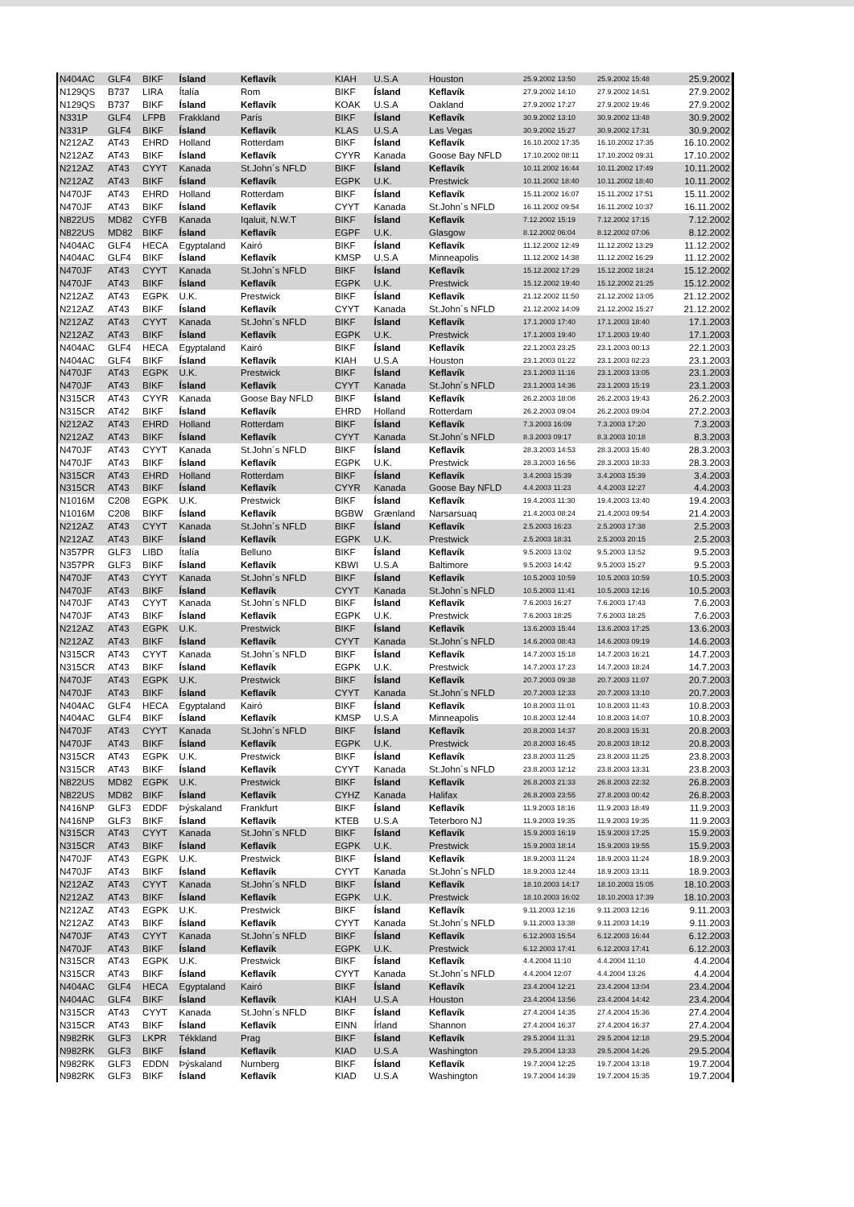| N404AC | GLF4 | BIKF | Ísland | Keflavík | KIAH | U.S.A | Houston | 25.9.2002 13:50 | 25.9.2002 15:48 | 25.9.2002 |
| N129QS | B737 | LIRA | Ítalía | Rom | BIKF | Ísland | Keflavík | 27.9.2002 14:10 | 27.9.2002 14:51 | 27.9.2002 |
| N129QS | B737 | BIKF | Ísland | Keflavík | KOAK | U.S.A | Oakland | 27.9.2002 17:27 | 27.9.2002 19:46 | 27.9.2002 |
| N331P | GLF4 | LFPB | Frakkland | París | BIKF | Ísland | Keflavík | 30.9.2002 13:10 | 30.9.2002 13:48 | 30.9.2002 |
| N331P | GLF4 | BIKF | Ísland | Keflavík | KLAS | U.S.A | Las Vegas | 30.9.2002 15:27 | 30.9.2002 17:31 | 30.9.2002 |
| N212AZ | AT43 | EHRD | Holland | Rotterdam | BIKF | Ísland | Keflavík | 16.10.2002 17:35 | 16.10.2002 17:35 | 16.10.2002 |
| N212AZ | AT43 | BIKF | Ísland | Keflavík | CYYR | Kanada | Goose Bay NFLD | 17.10.2002 08:11 | 17.10.2002 09:31 | 17.10.2002 |
| N212AZ | AT43 | CYYT | Kanada | St.John´s NFLD | BIKF | Ísland | Keflavík | 10.11.2002 16:44 | 10.11.2002 17:49 | 10.11.2002 |
| N212AZ | AT43 | BIKF | Ísland | Keflavík | EGPK | U.K. | Prestwick | 10.11.2002 18:40 | 10.11.2002 18:40 | 10.11.2002 |
| N470JF | AT43 | EHRD | Holland | Rotterdam | BIKF | Ísland | Keflavík | 15.11.2002 16:07 | 15.11.2002 17:51 | 15.11.2002 |
| N470JF | AT43 | BIKF | Ísland | Keflavík | CYYT | Kanada | St.John´s NFLD | 16.11.2002 09:54 | 16.11.2002 10:37 | 16.11.2002 |
| N822US | MD82 | CYFB | Kanada | Iqaluit, N.W.T | BIKF | Ísland | Keflavík | 7.12.2002 15:19 | 7.12.2002 17:15 | 7.12.2002 |
| N822US | MD82 | BIKF | Ísland | Keflavík | EGPF | U.K. | Glasgow | 8.12.2002 06:04 | 8.12.2002 07:06 | 8.12.2002 |
| N404AC | GLF4 | HECA | Egyptaland | Kairó | BIKF | Ísland | Keflavík | 11.12.2002 12:49 | 11.12.2002 13:29 | 11.12.2002 |
| N404AC | GLF4 | BIKF | Ísland | Keflavík | KMSP | U.S.A | Minneapolis | 11.12.2002 14:38 | 11.12.2002 16:29 | 11.12.2002 |
| N470JF | AT43 | CYYT | Kanada | St.John´s NFLD | BIKF | Ísland | Keflavík | 15.12.2002 17:29 | 15.12.2002 18:24 | 15.12.2002 |
| N470JF | AT43 | BIKF | Ísland | Keflavík | EGPK | U.K. | Prestwick | 15.12.2002 19:40 | 15.12.2002 21:25 | 15.12.2002 |
| N212AZ | AT43 | EGPK | U.K. | Prestwick | BIKF | Ísland | Keflavík | 21.12.2002 11:50 | 21.12.2002 13:05 | 21.12.2002 |
| N212AZ | AT43 | BIKF | Ísland | Keflavík | CYYT | Kanada | St.John´s NFLD | 21.12.2002 14:09 | 21.12.2002 15:27 | 21.12.2002 |
| N212AZ | AT43 | CYYT | Kanada | St.John´s NFLD | BIKF | Ísland | Keflavík | 17.1.2003 17:40 | 17.1.2003 18:40 | 17.1.2003 |
| N212AZ | AT43 | BIKF | Ísland | Keflavík | EGPK | U.K. | Prestwick | 17.1.2003 19:40 | 17.1.2003 19:40 | 17.1.2003 |
| N404AC | GLF4 | HECA | Egyptaland | Kairó | BIKF | Ísland | Keflavík | 22.1.2003 23:25 | 23.1.2003 00:13 | 22.1.2003 |
| N404AC | GLF4 | BIKF | Ísland | Keflavík | KIAH | U.S.A | Houston | 23.1.2003 01:22 | 23.1.2003 02:23 | 23.1.2003 |
| N470JF | AT43 | EGPK | U.K. | Prestwick | BIKF | Ísland | Keflavík | 23.1.2003 11:16 | 23.1.2003 13:05 | 23.1.2003 |
| N470JF | AT43 | BIKF | Ísland | Keflavík | CYYT | Kanada | St.John´s NFLD | 23.1.2003 14:36 | 23.1.2003 15:19 | 23.1.2003 |
| N315CR | AT43 | CYYR | Kanada | Goose Bay NFLD | BIKF | Ísland | Keflavík | 26.2.2003 18:08 | 26.2.2003 19:43 | 26.2.2003 |
| N315CR | AT42 | BIKF | Ísland | Keflavík | EHRD | Holland | Rotterdam | 26.2.2003 09:04 | 26.2.2003 09:04 | 27.2.2003 |
| N212AZ | AT43 | EHRD | Holland | Rotterdam | BIKF | Ísland | Keflavík | 7.3.2003 16:09 | 7.3.2003 17:20 | 7.3.2003 |
| N212AZ | AT43 | BIKF | Ísland | Keflavík | CYYT | Kanada | St.John´s NFLD | 8.3.2003 09:17 | 8.3.2003 10:18 | 8.3.2003 |
| N470JF | AT43 | CYYT | Kanada | St.John´s NFLD | BIKF | Ísland | Keflavík | 28.3.2003 14:53 | 28.3.2003 15:40 | 28.3.2003 |
| N470JF | AT43 | BIKF | Ísland | Keflavík | EGPK | U.K. | Prestwick | 28.3.2003 16:56 | 28.3.2003 18:33 | 28.3.2003 |
| N315CR | AT43 | EHRD | Holland | Rotterdam | BIKF | Ísland | Keflavík | 3.4.2003 15:39 | 3.4.2003 15:39 | 3.4.2003 |
| N315CR | AT43 | BIKF | Ísland | Keflavík | CYYR | Kanada | Goose Bay NFLD | 4.4.2003 11:23 | 4.4.2003 12:27 | 4.4.2003 |
| N1016M | C208 | EGPK | U.K. | Prestwick | BIKF | Ísland | Keflavík | 19.4.2003 11:30 | 19.4.2003 13:40 | 19.4.2003 |
| N1016M | C208 | BIKF | Ísland | Keflavík | BGBW | Grænland | Narsarsuaq | 21.4.2003 08:24 | 21.4.2003 09:54 | 21.4.2003 |
| N212AZ | AT43 | CYYT | Kanada | St.John´s NFLD | BIKF | Ísland | Keflavík | 2.5.2003 16:23 | 2.5.2003 17:38 | 2.5.2003 |
| N212AZ | AT43 | BIKF | Ísland | Keflavík | EGPK | U.K. | Prestwick | 2.5.2003 18:31 | 2.5.2003 20:15 | 2.5.2003 |
| N357PR | GLF3 | LIBD | Ítalía | Belluno | BIKF | Ísland | Keflavík | 9.5.2003 13:02 | 9.5.2003 13:52 | 9.5.2003 |
| N357PR | GLF3 | BIKF | Ísland | Keflavík | KBWI | U.S.A | Baltimore | 9.5.2003 14:42 | 9.5.2003 15:27 | 9.5.2003 |
| N470JF | AT43 | CYYT | Kanada | St.John´s NFLD | BIKF | Ísland | Keflavík | 10.5.2003 10:59 | 10.5.2003 10:59 | 10.5.2003 |
| N470JF | AT43 | BIKF | Ísland | Keflavík | CYYT | Kanada | St.John´s NFLD | 10.5.2003 11:41 | 10.5.2003 12:16 | 10.5.2003 |
| N470JF | AT43 | CYYT | Kanada | St.John´s NFLD | BIKF | Ísland | Keflavík | 7.6.2003 16:27 | 7.6.2003 17:43 | 7.6.2003 |
| N470JF | AT43 | BIKF | Ísland | Keflavík | EGPK | U.K. | Prestwick | 7.6.2003 18:25 | 7.6.2003 18:25 | 7.6.2003 |
| N212AZ | AT43 | EGPK | U.K. | Prestwick | BIKF | Ísland | Keflavík | 13.6.2003 15:44 | 13.6.2003 17:25 | 13.6.2003 |
| N212AZ | AT43 | BIKF | Ísland | Keflavík | CYYT | Kanada | St.John´s NFLD | 14.6.2003 08:43 | 14.6.2003 09:19 | 14.6.2003 |
| N315CR | AT43 | CYYT | Kanada | St.John´s NFLD | BIKF | Ísland | Keflavík | 14.7.2003 15:18 | 14.7.2003 16:21 | 14.7.2003 |
| N315CR | AT43 | BIKF | Ísland | Keflavík | EGPK | U.K. | Prestwick | 14.7.2003 17:23 | 14.7.2003 18:24 | 14.7.2003 |
| N470JF | AT43 | EGPK | U.K. | Prestwick | BIKF | Ísland | Keflavík | 20.7.2003 09:38 | 20.7.2003 11:07 | 20.7.2003 |
| N470JF | AT43 | BIKF | Ísland | Keflavík | CYYT | Kanada | St.John´s NFLD | 20.7.2003 12:33 | 20.7.2003 13:10 | 20.7.2003 |
| N404AC | GLF4 | HECA | Egyptaland | Kairó | BIKF | Ísland | Keflavík | 10.8.2003 11:01 | 10.8.2003 11:43 | 10.8.2003 |
| N404AC | GLF4 | BIKF | Ísland | Keflavík | KMSP | U.S.A | Minneapolis | 10.8.2003 12:44 | 10.8.2003 14:07 | 10.8.2003 |
| N470JF | AT43 | CYYT | Kanada | St.John´s NFLD | BIKF | Ísland | Keflavík | 20.8.2003 14:37 | 20.8.2003 15:31 | 20.8.2003 |
| N470JF | AT43 | BIKF | Ísland | Keflavík | EGPK | U.K. | Prestwick | 20.8.2003 16:45 | 20.8.2003 18:12 | 20.8.2003 |
| N315CR | AT43 | EGPK | U.K. | Prestwick | BIKF | Ísland | Keflavík | 23.8.2003 11:25 | 23.8.2003 11:25 | 23.8.2003 |
| N315CR | AT43 | BIKF | Ísland | Keflavík | CYYT | Kanada | St.John´s NFLD | 23.8.2003 12:12 | 23.8.2003 13:31 | 23.8.2003 |
| N822US | MD82 | EGPK | U.K. | Prestwick | BIKF | Ísland | Keflavík | 26.8.2003 21:33 | 26.8.2003 22:32 | 26.8.2003 |
| N822US | MD82 | BIKF | Ísland | Keflavík | CYHZ | Kanada | Halifax | 26.8.2003 23:55 | 27.8.2003 00:42 | 26.8.2003 |
| N416NP | GLF3 | EDDF | Þýskaland | Frankfurt | BIKF | Ísland | Keflavík | 11.9.2003 18:16 | 11.9.2003 18:49 | 11.9.2003 |
| N416NP | GLF3 | BIKF | Ísland | Keflavík | KTEB | U.S.A | Teterboro NJ | 11.9.2003 19:35 | 11.9.2003 19:35 | 11.9.2003 |
| N315CR | AT43 | CYYT | Kanada | St.John´s NFLD | BIKF | Ísland | Keflavík | 15.9.2003 16:19 | 15.9.2003 17:25 | 15.9.2003 |
| N315CR | AT43 | BIKF | Ísland | Keflavík | EGPK | U.K. | Prestwick | 15.9.2003 18:14 | 15.9.2003 19:55 | 15.9.2003 |
| N470JF | AT43 | EGPK | U.K. | Prestwick | BIKF | Ísland | Keflavík | 18.9.2003 11:24 | 18.9.2003 11:24 | 18.9.2003 |
| N470JF | AT43 | BIKF | Ísland | Keflavík | CYYT | Kanada | St.John´s NFLD | 18.9.2003 12:44 | 18.9.2003 13:11 | 18.9.2003 |
| N212AZ | AT43 | CYYT | Kanada | St.John´s NFLD | BIKF | Ísland | Keflavík | 18.10.2003 14:17 | 18.10.2003 15:05 | 18.10.2003 |
| N212AZ | AT43 | BIKF | Ísland | Keflavík | EGPK | U.K. | Prestwick | 18.10.2003 16:02 | 18.10.2003 17:39 | 18.10.2003 |
| N212AZ | AT43 | EGPK | U.K. | Prestwick | BIKF | Ísland | Keflavík | 9.11.2003 12:16 | 9.11.2003 12:16 | 9.11.2003 |
| N212AZ | AT43 | BIKF | Ísland | Keflavík | CYYT | Kanada | St.John´s NFLD | 9.11.2003 13:38 | 9.11.2003 14:19 | 9.11.2003 |
| N470JF | AT43 | CYYT | Kanada | St.John´s NFLD | BIKF | Ísland | Keflavík | 6.12.2003 15:54 | 6.12.2003 16:44 | 6.12.2003 |
| N470JF | AT43 | BIKF | Ísland | Keflavík | EGPK | U.K. | Prestwick | 6.12.2003 17:41 | 6.12.2003 17:41 | 6.12.2003 |
| N315CR | AT43 | EGPK | U.K. | Prestwick | BIKF | Ísland | Keflavík | 4.4.2004 11:10 | 4.4.2004 11:10 | 4.4.2004 |
| N315CR | AT43 | BIKF | Ísland | Keflavík | CYYT | Kanada | St.John´s NFLD | 4.4.2004 12:07 | 4.4.2004 13:26 | 4.4.2004 |
| N404AC | GLF4 | HECA | Egyptaland | Kairó | BIKF | Ísland | Keflavík | 23.4.2004 12:21 | 23.4.2004 13:04 | 23.4.2004 |
| N404AC | GLF4 | BIKF | Ísland | Keflavík | KIAH | U.S.A | Houston | 23.4.2004 13:56 | 23.4.2004 14:42 | 23.4.2004 |
| N315CR | AT43 | CYYT | Kanada | St.John´s NFLD | BIKF | Ísland | Keflavík | 27.4.2004 14:35 | 27.4.2004 15:36 | 27.4.2004 |
| N315CR | AT43 | BIKF | Ísland | Keflavík | EINN | Írland | Shannon | 27.4.2004 16:37 | 27.4.2004 16:37 | 27.4.2004 |
| N982RK | GLF3 | LKPR | Tékkland | Prag | BIKF | Ísland | Keflavík | 29.5.2004 11:31 | 29.5.2004 12:18 | 29.5.2004 |
| N982RK | GLF3 | BIKF | Ísland | Keflavík | KIAD | U.S.A | Washington | 29.5.2004 13:33 | 29.5.2004 14:26 | 29.5.2004 |
| N982RK | GLF3 | EDDN | Þýskaland | Nurnberg | BIKF | Ísland | Keflavík | 19.7.2004 12:25 | 19.7.2004 13:18 | 19.7.2004 |
| N982RK | GLF3 | BIKF | Ísland | Keflavík | KIAD | U.S.A | Washington | 19.7.2004 14:39 | 19.7.2004 15:35 | 19.7.2004 |